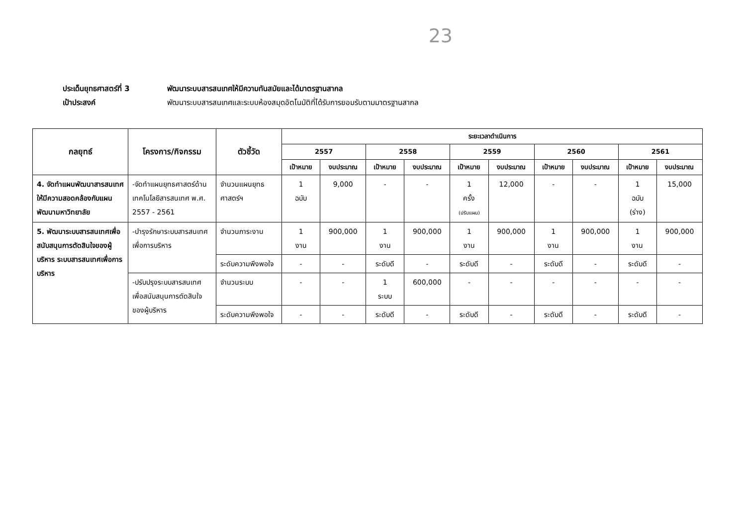23
ประเด็นยุทธศาสตร์ที่ 3 พัฒนาระบบสารสนเทศให้มีความทันสมัยและได้มาตรฐานสากล
เป้าประสงค์ พัฒนาระบบสารสนเทศและระบบห้องสมุดอัตโนมัติที่ได้รับการยอมรับตามมาตรฐานสากล
| กลยุทธ์ | โครงการ/กิจกรรม | ตัวชี้วัด | ระยะเวลาดำเนินการ | | | | | | | | | |
| --- | --- | --- | --- | --- | --- | --- | --- | --- | --- | --- | --- | --- |
| | | | 2557 | | 2558 | | 2559 | | 2560 | | 2561 | |
| | | | เป้าหมาย | งบประมาณ | เป้าหมาย | งบประมาณ | เป้าหมาย | งบประมาณ | เป้าหมาย | งบประมาณ | เป้าหมาย | งบประมาณ |
| 4. จัดทำแผนพัฒนาสารสนเทศให้มีความสอดคล้องกับแผนพัฒนามหาวิทยาลัย | -จัดทำแผนยุทธศาสตร์ด้านเทคโนโลยีสารสนเทศ พ.ศ. 2557 - 2561 | จำนวนแผนยุทธศาสตร์ฯ | 1 ฉบับ | 9,000 | - | - | 1 ครั้ง (ปรับแผน) | 12,000 | - | - | 1 ฉบับ (ร่าง) | 15,000 |
| 5. พัฒนาระบบสารสนเทศเพื่อสนับสนุนการตัดสินใจของผู้บริหาร ระบบสารสนเทศเพื่อการบริหาร | -บำรุงรักษาระบบสารสนเทศเพื่อการบริหาร | จำนวนภาระงาน | 1 งาน | 900,000 | 1 งาน | 900,000 | 1 งาน | 900,000 | 1 งาน | 900,000 | 1 งาน | 900,000 |
| | | ระดับความพึงพอใจ | - | - | ระดับดี | - | ระดับดี | - | ระดับดี | - | ระดับดี | - |
| | -ปรับปรุงระบบสารสนเทศเพื่อสนับสนุนการตัดสินใจของผู้บริหาร | จำนวนระบบ | - | - | 1 ระบบ | 600,000 | - | - | - | - | - | - |
| | | ระดับความพึงพอใจ | - | - | ระดับดี | - | ระดับดี | - | ระดับดี | - | ระดับดี | - |